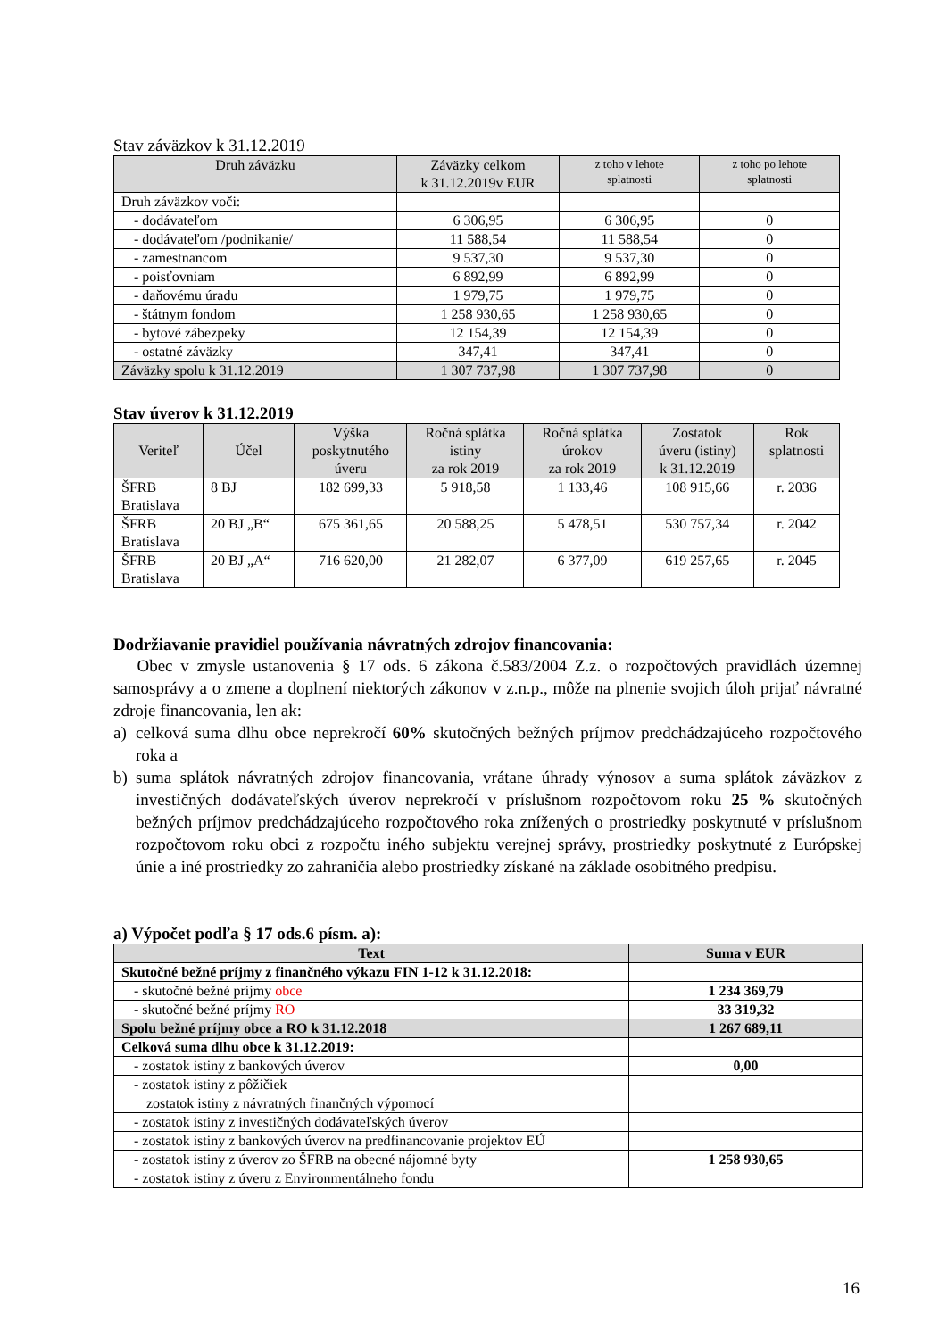Stav záväzkov k 31.12.2019
| Druh záväzku | Záväzky celkom k 31.12.2019v EUR | z toho v lehote splatnosti | z toho po lehote splatnosti |
| --- | --- | --- | --- |
| Druh záväzkov voči: | | | |
| - dodávateľom | 6 306,95 | 6 306,95 | 0 |
| - dodávateľom /podnikanie/ | 11 588,54 | 11 588,54 | 0 |
| - zamestnancom | 9 537,30 | 9 537,30 | 0 |
| - poisťovniam | 6 892,99 | 6 892,99 | 0 |
| - daňovému úradu | 1 979,75 | 1 979,75 | 0 |
| - štátnym fondom | 1 258 930,65 | 1 258 930,65 | 0 |
| - bytové zábezpeky | 12 154,39 | 12 154,39 | 0 |
| - ostatné záväzky | 347,41 | 347,41 | 0 |
| Záväzky spolu k 31.12.2019 | 1 307 737,98 | 1 307 737,98 | 0 |
Stav úverov k 31.12.2019
| Veriteľ | Účel | Výška poskytnutého úveru | Ročná splátka istiny za rok 2019 | Ročná splátka úrokov za rok 2019 | Zostatok úveru (istiny) k 31.12.2019 | Rok splatnosti |
| --- | --- | --- | --- | --- | --- | --- |
| ŠFRB Bratislava | 8 BJ | 182 699,33 | 5 918,58 | 1 133,46 | 108 915,66 | r. 2036 |
| ŠFRB Bratislava | 20 BJ „B“ | 675 361,65 | 20 588,25 | 5 478,51 | 530 757,34 | r. 2042 |
| ŠFRB Bratislava | 20 BJ „A“ | 716 620,00 | 21 282,07 | 6 377,09 | 619 257,65 | r. 2045 |
Dodržiavanie pravidiel používania návratných zdrojov financovania:
Obec v zmysle ustanovenia § 17 ods. 6 zákona č.583/2004 Z.z. o rozpočtových pravidlách územnej samosprávy a o zmene a doplnení niektorých zákonov v z.n.p., môže na plnenie svojich úloh prijať návratné zdroje financovania, len ak:
a) celková suma dlhu obce neprekročí 60% skutočných bežných príjmov predchádzajúceho rozpočtového roka a
b) suma splátok návratných zdrojov financovania, vrátane úhrady výnosov a suma splátok záväzkov z investičných dodávateľských úverov neprekročí v príslušnom rozpočtovom roku 25 % skutočných bežných príjmov predchádzajúceho rozpočtového roka znížených o prostriedky poskytnuté v príslušnom rozpočtovom roku obci z rozpočtu iného subjektu verejnej správy, prostriedky poskytnuté z Európskej únie a iné prostriedky zo zahraničia alebo prostriedky získané na základe osobitného predpisu.
a) Výpočet podľa § 17 ods.6 písm. a):
| Text | Suma v EUR |
| --- | --- |
| Skutočné bežné príjmy z finančného výkazu FIN 1-12 k 31.12.2018: | |
| - skutočné bežné príjmy obce | 1 234 369,79 |
| - skutočné bežné príjmy RO | 33 319,32 |
| Spolu bežné príjmy obce a RO k 31.12.2018 | 1 267 689,11 |
| Celková suma dlhu obce k 31.12.2019: | |
| - zostatok istiny z bankových úverov | 0,00 |
| - zostatok istiny z pôžičiek | |
| zostatok istiny z návratných finančných výpomocí | |
| - zostatok istiny z investičných dodávateľských úverov | |
| - zostatok istiny z bankových úverov na predfinancovanie projektov EÚ | |
| - zostatok istiny z úverov zo ŠFRB na obecné nájomné byty | 1 258 930,65 |
| - zostatok istiny z úveru z Environmentálneho fondu | |
16